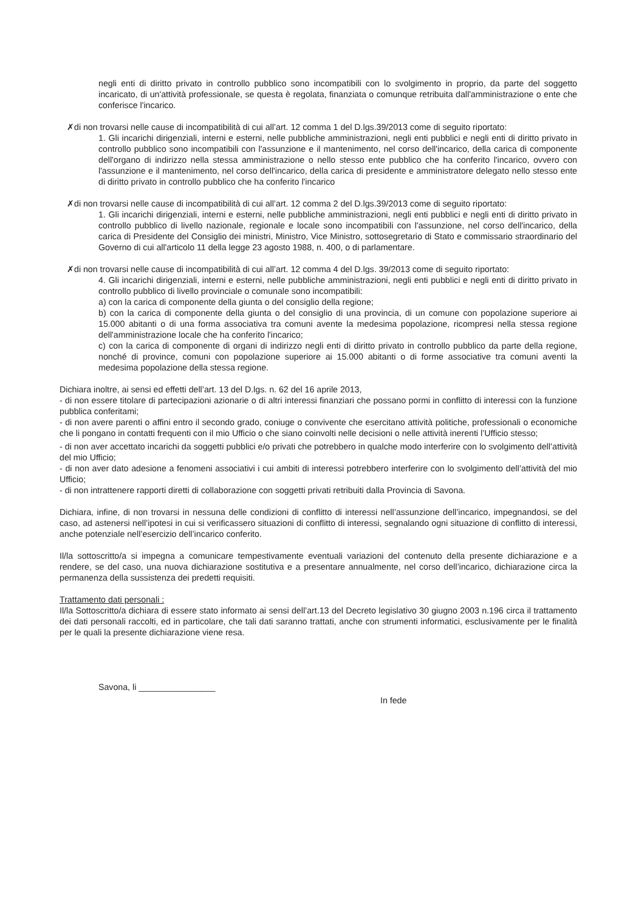negli enti di diritto privato in controllo pubblico sono incompatibili con lo svolgimento in proprio, da parte del soggetto incaricato, di un'attività professionale, se questa è regolata, finanziata o comunque retribuita dall'amministrazione o ente che conferisce l'incarico.
✗di non trovarsi nelle cause di incompatibilità di cui all’art. 12 comma 1 del D.lgs.39/2013 come di seguito riportato:
1. Gli incarichi dirigenziali, interni e esterni, nelle pubbliche amministrazioni, negli enti pubblici e negli enti di diritto privato in controllo pubblico sono incompatibili con l'assunzione e il mantenimento, nel corso dell'incarico, della carica di componente dell'organo di indirizzo nella stessa amministrazione o nello stesso ente pubblico che ha conferito l'incarico, ovvero con l'assunzione e il mantenimento, nel corso dell'incarico, della carica di presidente e amministratore delegato nello stesso ente di diritto privato in controllo pubblico che ha conferito l'incarico
✗di non trovarsi nelle cause di incompatibilità di cui all’art. 12 comma 2 del D.lgs.39/2013 come di seguito riportato:
1. Gli incarichi dirigenziali, interni e esterni, nelle pubbliche amministrazioni, negli enti pubblici e negli enti di diritto privato in controllo pubblico di livello nazionale, regionale e locale sono incompatibili con l'assunzione, nel corso dell'incarico, della carica di Presidente del Consiglio dei ministri, Ministro, Vice Ministro, sottosegretario di Stato e commissario straordinario del Governo di cui all'articolo 11 della legge 23 agosto 1988, n. 400, o di parlamentare.
✗di non trovarsi nelle cause di incompatibilità di cui all’art. 12 comma 4 del D.lgs. 39/2013 come di seguito riportato:
4. Gli incarichi dirigenziali, interni e esterni, nelle pubbliche amministrazioni, negli enti pubblici e negli enti di diritto privato in controllo pubblico di livello provinciale o comunale sono incompatibili:
a) con la carica di componente della giunta o del consiglio della regione;
b) con la carica di componente della giunta o del consiglio di una provincia, di un comune con popolazione superiore ai 15.000 abitanti o di una forma associativa tra comuni avente la medesima popolazione, ricompresi nella stessa regione dell'amministrazione locale che ha conferito l'incarico;
c) con la carica di componente di organi di indirizzo negli enti di diritto privato in controllo pubblico da parte della regione, nonché di province, comuni con popolazione superiore ai 15.000 abitanti o di forme associative tra comuni aventi la medesima popolazione della stessa regione.
Dichiara inoltre, ai sensi ed effetti dell’art. 13 del D.lgs. n. 62 del 16 aprile 2013,
- di non essere titolare di partecipazioni azionarie o di altri interessi finanziari che possano pormi in conflitto di interessi con la funzione pubblica conferitami;
- di non avere parenti o affini entro il secondo grado, coniuge o convivente che esercitano attività politiche, professionali o economiche che li pongano in contatti frequenti con il mio Ufficio o che siano coinvolti nelle decisioni o nelle attività inerenti l’Ufficio stesso;
- di non aver accettato incarichi da soggetti pubblici e/o privati che potrebbero in qualche modo interferire con lo svolgimento dell’attività del mio Ufficio;
- di non aver dato adesione a fenomeni associativi i cui ambiti di interessi potrebbero interferire con lo svolgimento dell’attività del mio Ufficio;
- di non intrattenere rapporti diretti di collaborazione con soggetti privati retribuiti dalla Provincia di Savona.
Dichiara, infine, di non trovarsi in nessuna delle condizioni di conflitto di interessi nell’assunzione dell’incarico, impegnandosi, se del caso, ad astenersi nell’ipotesi in cui si verificassero situazioni di conflitto di interessi, segnalando ogni situazione di conflitto di interessi, anche potenziale nell’esercizio dell’incarico conferito.
Il/la sottoscritto/a si impegna a comunicare tempestivamente eventuali variazioni del contenuto della presente dichiarazione e a rendere, se del caso, una nuova dichiarazione sostitutiva e a presentare annualmente, nel corso dell’incarico, dichiarazione circa la permanenza della sussistenza dei predetti requisiti.
Trattamento dati personali :
Il/la Sottoscritto/a dichiara di essere stato informato ai sensi dell’art.13 del Decreto legislativo 30 giugno 2003 n.196 circa il trattamento dei dati personali raccolti, ed in particolare, che tali dati saranno trattati, anche con strumenti informatici, esclusivamente per le finalità per le quali la presente dichiarazione viene resa.
Savona, li ________________
In fede